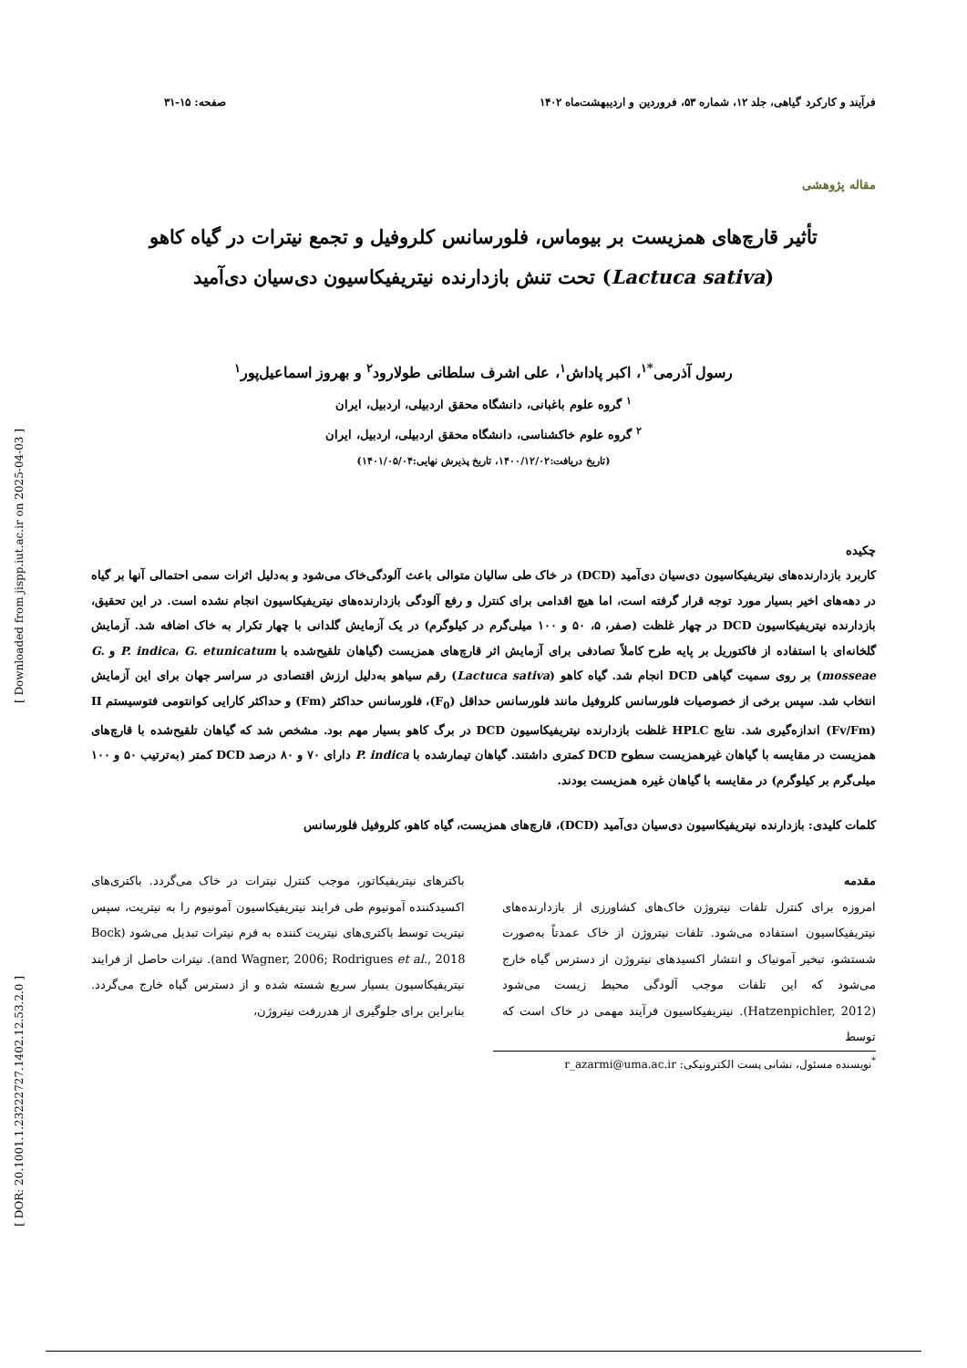[ Downloaded from jispp.iut.ac.ir on 2025-04-03 ]
[ DOR: 20.1001.1.23222727.1402.12.53.2.0 ]
فرآیند و کارکرد گیاهی، جلد ۱۲، شماره ۵۳، فروردین و اردیبهشت‌ماه ۱۴۰۲ صفحه: ۱۵-۳۱
مقاله پژوهشی
تأثیر قارچ‌های همزیست بر بیوماس، فلورسانس کلروفیل و تجمع نیترات در گیاه کاهو
(Lactuca sativa) تحت تنش بازدارنده نیتریفیکاسیون دی‌سیان دی‌آمید
رسول آذرمی<sup>*۱</sup>، اکبر پاداش<sup>۱</sup>، علی اشرف سلطانی طولارود<sup>۲</sup> و بهروز اسماعیل‌پور<sup>۱</sup>
<sup>۱</sup> گروه علوم باغبانی، دانشگاه محقق اردبیلی، اردبیل، ایران
<sup>۲</sup> گروه علوم خاکشناسی، دانشگاه محقق اردبیلی، اردبیل، ایران
(تاریخ دریافت:۱۴۰۰/۱۲/۰۲، تاریخ پذیرش نهایی:۱۴۰۱/۰۵/۰۴)
چکیده
کاربرد بازدارنده‌های نیتریفیکاسیون دی‌سیان دی‌آمید (DCD) در خاک طی سالیان متوالی باعث آلودگی‌خاک می‌شود و به‌دلیل اثرات سمی احتمالی آنها بر گیاه در دهه‌های اخیر بسیار مورد توجه قرار گرفته است، اما هیچ اقدامی برای کنترل و رفع آلودگی بازدارنده‌های نیتریفیکاسیون انجام نشده است. در این تحقیق، بازدارنده نیتریفیکاسیون DCD در چهار غلظت (صفر، ۵، ۵۰ و ۱۰۰ میلی‌گرم در کیلوگرم) در یک آزمایش گلدانی با چهار تکرار به خاک اضافه شد. آزمایش گلخانه‌ای با استفاده از فاکتوریل بر پایه طرح کاملاً تصادفی برای آزمایش اثر قارچ‌های همزیست (گیاهان تلقیح‌شده با P. indica، G. etunicatum و G. mosseae) بر روی سمیت گیاهی DCD انجام شد. گیاه کاهو (Lactuca sativa) رقم سیاهو به‌دلیل ارزش اقتصادی در سراسر جهان برای این آزمایش انتخاب شد. سپس برخی از خصوصیات فلورسانس کلروفیل مانند فلورسانس حداقل (F<sub>0</sub>)، فلورسانس حداکثر (Fm) و حداکثر کارایی کوانتومی فتوسیستم II (Fv/Fm) اندازه‌گیری شد. نتایج HPLC غلظت بازدارنده نیتریفیکاسیون DCD در برگ کاهو بسیار مهم بود. مشخص شد که گیاهان تلقیح‌شده با قارچ‌های همزیست در مقایسه با گیاهان غیرهمزیست سطوح DCD کمتری داشتند. گیاهان تیمارشده با P. indica دارای ۷۰ و ۸۰ درصد DCD کمتر (به‌ترتیب ۵۰ و ۱۰۰ میلی‌گرم بر کیلوگرم) در مقایسه با گیاهان غیره همزیست بودند.
کلمات کلیدی: بازدارنده نیتریفیکاسیون دی‌سیان دی‌آمید (DCD)، قارچ‌های همزیست، گیاه کاهو، کلروفیل فلورسانس
مقدمه
امروزه برای کنترل تلفات نیتروژن خاک‌های کشاورزی از بازدارنده‌های نیتریفیکاسیون استفاده می‌شود. تلفات نیتروژن از خاک عمدتاً به‌صورت شستشو، تبخیر آمونیاک و انتشار اکسیدهای نیتروژن از دسترس گیاه خارج می‌شود که این تلفات موجب آلودگی محیط زیست می‌شود (Hatzenpichler, 2012). نیتریفیکاسیون فرآیند مهمی در خاک است که توسط
باکترهای نیتریفیکاتور، موجب کنترل نیترات در خاک می‌گردد. باکتری‌های اکسیدکننده آمونیوم طی فرایند نیتریفیکاسیون آمونیوم را به نیتریت، سپس نیتریت توسط باکتری‌های نیتریت کننده به فرم نیترات تبدیل می‌شود (Bock and Wagner, 2006; Rodrigues et al., 2018). نیترات حاصل از فرایند نیتریفیکاسیون بسیار سریع شسته شده و از دسترس گیاه خارج می‌گردد. بنابراین برای جلوگیری از هدررفت نیتروژن،
<sup>*</sup> نویسنده مسئول، نشانی پست الکترونیکی: r_azarmi@uma.ac.ir